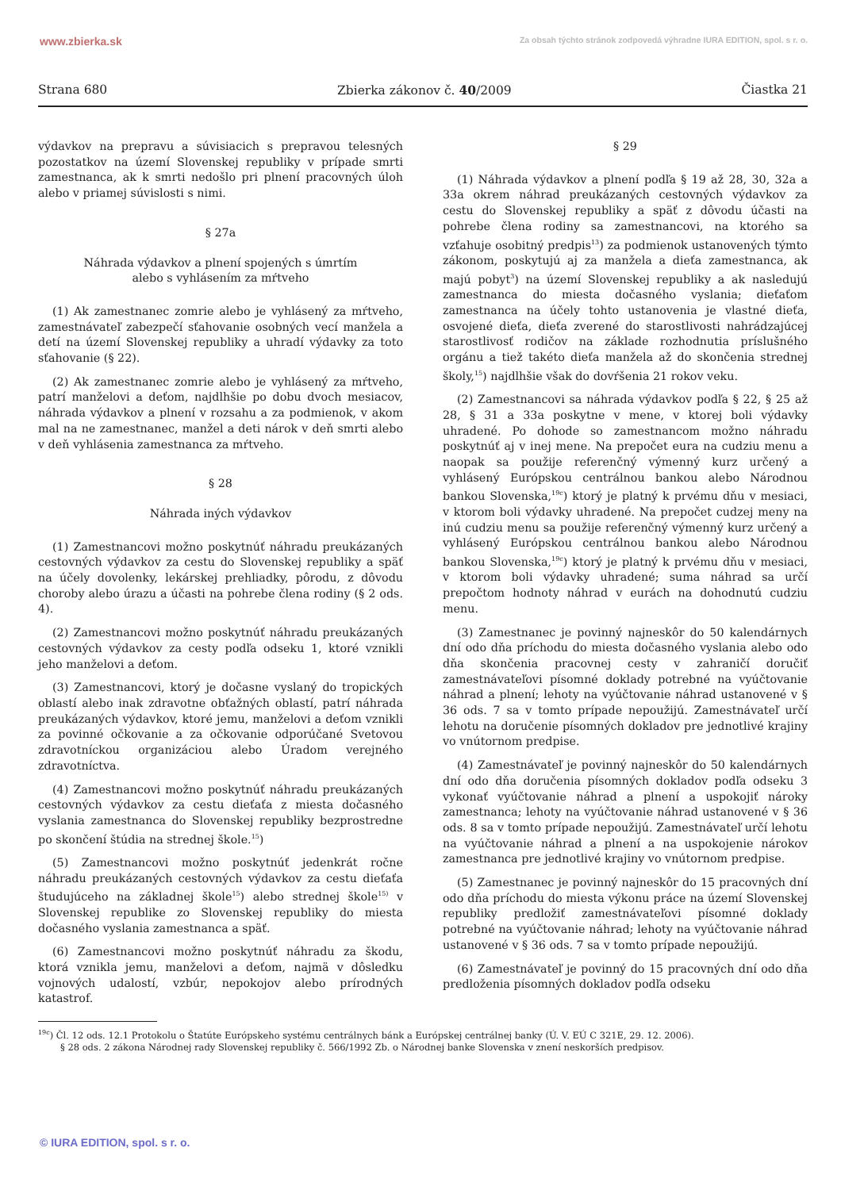www.zbierka.sk Za obsah týchto stránok zodpovedá výhradne IURA EDITION, spol. s r. o.
Strana 680 Zbierka zákonov č. 40/2009 Čiastka 21
výdavkov na prepravu a súvisiacich s prepravou telesných pozostatkov na území Slovenskej republiky v prípade smrti zamestnanca, ak k smrti nedošlo pri plnení pracovných úloh alebo v priamej súvislosti s nimi.
§ 27a
Náhrada výdavkov a plnení spojených s úmrtím
alebo s vyhlásením za mŕtveho
(1) Ak zamestnanec zomrie alebo je vyhlásený za mŕtveho, zamestnávateľ zabezpečí sťahovanie osobných vecí manžela a detí na území Slovenskej republiky a uhradí výdavky za toto sťahovanie (§ 22).
(2) Ak zamestnanec zomrie alebo je vyhlásený za mŕtveho, patrí manželovi a deťom, najdlhšie po dobu dvoch mesiacov, náhrada výdavkov a plnení v rozsahu a za podmienok, v akom mal na ne zamestnanec, manžel a deti nárok v deň smrti alebo v deň vyhlásenia zamestnanca za mŕtveho.
§ 28
Náhrada iných výdavkov
(1) Zamestnancovi možno poskytnúť náhradu preukázaných cestovných výdavkov za cestu do Slovenskej republiky a späť na účely dovolenky, lekárskej prehliadky, pôrodu, z dôvodu choroby alebo úrazu a účasti na pohrebe člena rodiny (§ 2 ods. 4).
(2) Zamestnancovi možno poskytnúť náhradu preukázaných cestovných výdavkov za cesty podľa odseku 1, ktoré vznikli jeho manželovi a deťom.
(3) Zamestnancovi, ktorý je dočasne vyslaný do tropických oblastí alebo inak zdravotne obťažných oblastí, patrí náhrada preukázaných výdavkov, ktoré jemu, manželovi a deťom vznikli za povinné očkovanie a za očkovanie odporúčané Svetovou zdravotníckou organizáciou alebo Úradom verejného zdravotníctva.
(4) Zamestnancovi možno poskytnúť náhradu preukázaných cestovných výdavkov za cestu dieťaťa z miesta dočasného vyslania zamestnanca do Slovenskej republiky bezprostredne po skončení štúdia na strednej škole.<sup>15</sup>)
(5) Zamestnancovi možno poskytnúť jedenkrát ročne náhradu preukázaných cestovných výdavkov za cestu dieťaťa študujúceho na základnej škole<sup>15</sup>) alebo strednej škole<sup>15)</sup> v Slovenskej republike zo Slovenskej republiky do miesta dočasného vyslania zamestnanca a späť.
(6) Zamestnancovi možno poskytnúť náhradu za škodu, ktorá vznikla jemu, manželovi a deťom, najmä v dôsledku vojnových udalostí, vzbúr, nepokojov alebo prírodných katastrof.
§ 29
(1) Náhrada výdavkov a plnení podľa § 19 až 28, 30, 32a a 33a okrem náhrad preukázaných cestovných výdavkov za cestu do Slovenskej republiky a späť z dôvodu účasti na pohrebe člena rodiny sa zamestnancovi, na ktorého sa vzťahuje osobitný predpis<sup>13</sup>) za podmienok ustanovených týmto zákonom, poskytujú aj za manžela a dieťa zamestnanca, ak majú pobyt<sup>3</sup>) na území Slovenskej republiky a ak nasledujú zamestnanca do miesta dočasného vyslania; dieťaťom zamestnanca na účely tohto ustanovenia je vlastné dieťa, osvojené dieťa, dieťa zverené do starostlivosti nahrádzajúcej starostlivosť rodičov na základe rozhodnutia príslušného orgánu a tiež takéto dieťa manžela až do skončenia strednej školy,<sup>15</sup>) najdlhšie však do dovŕšenia 21 rokov veku.
(2) Zamestnancovi sa náhrada výdavkov podľa § 22, § 25 až 28, § 31 a 33a poskytne v mene, v ktorej boli výdavky uhradené. Po dohode so zamestnancom možno náhradu poskytnúť aj v inej mene. Na prepočet eura na cudziu menu a naopak sa použije referenčný výmenný kurz určený a vyhlásený Európskou centrálnou bankou alebo Národnou bankou Slovenska,<sup>19c</sup>) ktorý je platný k prvému dňu v mesiaci, v ktorom boli výdavky uhradené. Na prepočet cudzej meny na inú cudziu menu sa použije referenčný výmenný kurz určený a vyhlásený Európskou centrálnou bankou alebo Národnou bankou Slovenska,<sup>19c</sup>) ktorý je platný k prvému dňu v mesiaci, v ktorom boli výdavky uhradené; suma náhrad sa určí prepočtom hodnoty náhrad v eurách na dohodnutú cudziu menu.
(3) Zamestnanec je povinný najneskôr do 50 kalendárnych dní odo dňa príchodu do miesta dočasného vyslania alebo odo dňa skončenia pracovnej cesty v zahraničí doručiť zamestnávateľovi písomné doklady potrebné na vyúčtovanie náhrad a plnení; lehoty na vyúčtovanie náhrad ustanovené v § 36 ods. 7 sa v tomto prípade nepoužijú. Zamestnávateľ určí lehotu na doručenie písomných dokladov pre jednotlivé krajiny vo vnútornom predpise.
(4) Zamestnávateľ je povinný najneskôr do 50 kalendárnych dní odo dňa doručenia písomných dokladov podľa odseku 3 vykonať vyúčtovanie náhrad a plnení a uspokojiť nároky zamestnanca; lehoty na vyúčtovanie náhrad ustanovené v § 36 ods. 8 sa v tomto prípade nepoužijú. Zamestnávateľ určí lehotu na vyúčtovanie náhrad a plnení a na uspokojenie nárokov zamestnanca pre jednotlivé krajiny vo vnútornom predpise.
(5) Zamestnanec je povinný najneskôr do 15 pracovných dní odo dňa príchodu do miesta výkonu práce na území Slovenskej republiky predložiť zamestnávateľovi písomné doklady potrebné na vyúčtovanie náhrad; lehoty na vyúčtovanie náhrad ustanovené v § 36 ods. 7 sa v tomto prípade nepoužijú.
(6) Zamestnávateľ je povinný do 15 pracovných dní odo dňa predloženia písomných dokladov podľa odseku
<sup>19c</sup>) Čl. 12 ods. 12.1 Protokolu o Štatúte Európskeho systému centrálnych bánk a Európskej centrálnej banky (Ú. V. EÚ C 321E, 29. 12. 2006).
§ 28 ods. 2 zákona Národnej rady Slovenskej republiky č. 566/1992 Zb. o Národnej banke Slovenska v znení neskorších predpisov.
© IURA EDITION, spol. s r. o.